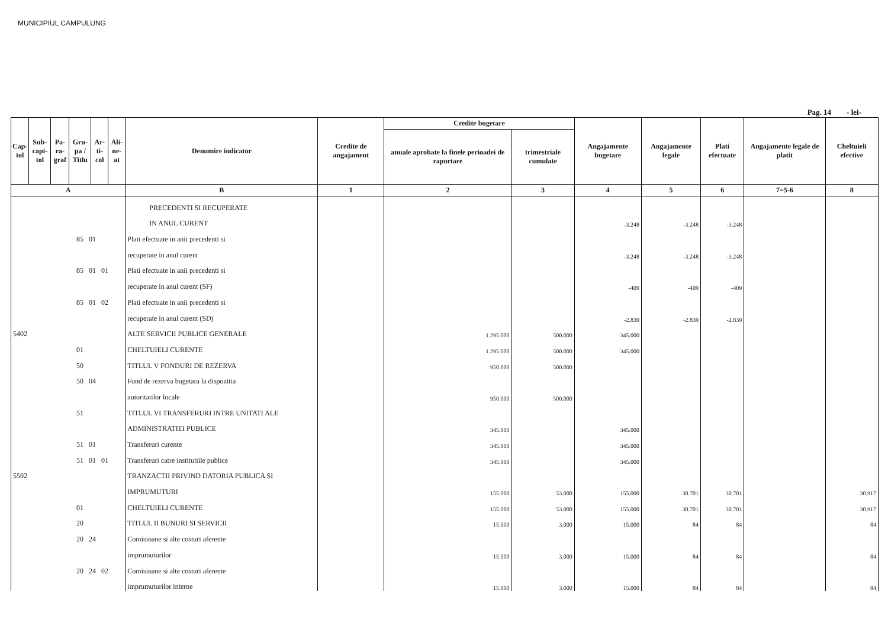MUNICIPIUL CAMPULUNG
Pag. 14 - lei-
| Cap-tol | Sub-capi-tol | Pa-ra-graf | Gru-pa / Titlu | Ar-ti-col | Ali-ne-at | Denumire indicator | Credite de angajament | Credite bugetare | | Angajamente bugetare | Angajamente legale | Plati efectuate | Angajamente legale de platit | Cheltuieli efective |
| --- | --- | --- | --- | --- | --- | --- | --- | --- | --- | --- | --- | --- | --- | --- |
| | | | | | | | | anuale aprobate la finele perioadei de raportare | trimestriale cumulate | | | | | |
| A | | | | | | B | 1 | 2 | 3 | 4 | 5 | 6 | 7=5-6 | 8 |
| | | | | | | PRECEDENTI SI RECUPERATE | | | | | | | | |
| | | | | | | IN ANUL CURENT | | | | -3.248 | -3.248 | -3.248 | | |
| 85 01 | | | | | | Plati efectuate in anii precedenti si | | | | | | | | |
| | | | | | | recuperate in anul curent | | | | -3.248 | -3.248 | -3.248 | | |
| 85 01 01 | | | | | | Plati efectuate in anii precedenti si | | | | | | | | |
| | | | | | | recuperate in anul curent (SF) | | | | -409 | -409 | -409 | | |
| 85 01 02 | | | | | | Plati efectuate in anii precedenti si | | | | | | | | |
| | | | | | | recuperate in anul curent (SD) | | | | -2.839 | -2.839 | -2.839 | | |
| 5402 | | | | | | ALTE SERVICII PUBLICE GENERALE | | 1.295.000 | 500.000 | 345.000 | | | | |
| 01 | | | | | | CHELTUIELI CURENTE | | 1.295.000 | 500.000 | 345.000 | | | | |
| 50 | | | | | | TITLUL V FONDURI DE REZERVA | | 950.000 | 500.000 | | | | | |
| 50 04 | | | | | | Fond de rezerva bugetara la dispozitia | | | | | | | | |
| | | | | | | autoritatilor locale | | 950.000 | 500.000 | | | | | |
| 51 | | | | | | TITLUL VI TRANSFERURI INTRE UNITATI ALE | | | | | | | | |
| | | | | | | ADMINISTRATIEI PUBLICE | | 345.000 | | 345.000 | | | | |
| 51 01 | | | | | | Transferuri curente | | 345.000 | | 345.000 | | | | |
| 51 01 01 | | | | | | Transferuri catre institutiile publice | | 345.000 | | 345.000 | | | | |
| 5502 | | | | | | TRANZACTII PRIVIND DATORIA PUBLICA SI | | | | | | | | |
| | | | | | | IMPRUMUTURI | | 155.000 | 53.000 | 155.000 | 30.701 | 30.701 | | 30.917 |
| 01 | | | | | | CHELTUIELI CURENTE | | 155.000 | 53.000 | 155.000 | 30.701 | 30.701 | | 30.917 |
| 20 | | | | | | TITLUL II BUNURI SI SERVICII | | 15.000 | 3.000 | 15.000 | 84 | 84 | | 84 |
| 20 24 | | | | | | Comisioane si alte costuri aferente | | | | | | | | |
| | | | | | | imprumuturilor | | 15.000 | 3.000 | 15.000 | 84 | 84 | | 84 |
| 20 24 02 | | | | | | Comisioane si alte costuri aferente | | | | | | | | |
| | | | | | | imprumuturilor interne | | 15.000 | 3.000 | 15.000 | 84 | 84 | | 84 |